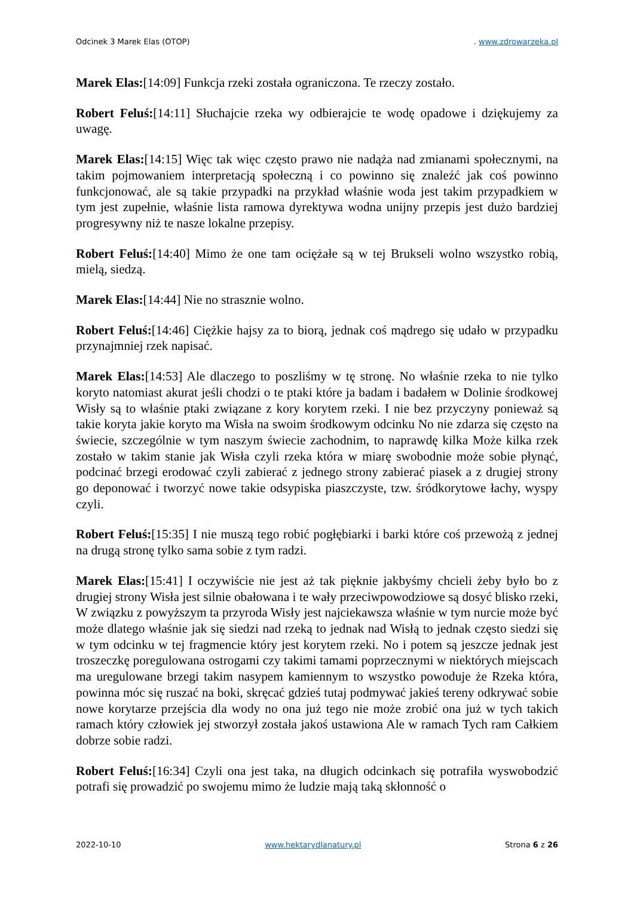Odcinek 3 Marek Elas (OTOP). www.zdrowarzeka.pl
Marek Elas:[14:09] Funkcja rzeki została ograniczona. Te rzeczy zostało.
Robert Feluś:[14:11] Słuchajcie rzeka wy odbierajcie te wodę opadowe i dziękujemy za uwagę.
Marek Elas:[14:15] Więc tak więc często prawo nie nadąża nad zmianami społecznymi, na takim pojmowaniem interpretacją społeczną i co powinno się znaleźć jak coś powinno funkcjonować, ale są takie przypadki na przykład właśnie woda jest takim przypadkiem w tym jest zupełnie, właśnie lista ramowa dyrektywa wodna unijny przepis jest dużo bardziej progresywny niż te nasze lokalne przepisy.
Robert Feluś:[14:40] Mimo że one tam ociężałe są w tej Brukseli wolno wszystko robią, mielą, siedzą.
Marek Elas:[14:44] Nie no strasznie wolno.
Robert Feluś:[14:46] Ciężkie hajsy za to biorą, jednak coś mądrego się udało w przypadku przynajmniej rzek napisać.
Marek Elas:[14:53] Ale dlaczego to poszliśmy w tę stronę. No właśnie rzeka to nie tylko koryto natomiast akurat jeśli chodzi o te ptaki które ja badam i badałem w Dolinie środkowej Wisły są to właśnie ptaki związane z kory korytem rzeki. I nie bez przyczyny ponieważ są takie koryta jakie koryto ma Wisła na swoim środkowym odcinku No nie zdarza się często na świecie, szczególnie w tym naszym świecie zachodnim, to naprawdę kilka Może kilka rzek zostało w takim stanie jak Wisła czyli rzeka która w miarę swobodnie może sobie płynąć, podcinać brzegi erodować czyli zabierać z jednego strony zabierać piasek a z drugiej strony go deponować i tworzyć nowe takie odsypiska piaszczyste, tzw. śródkorytowe łachy, wyspy czyli.
Robert Feluś:[15:35] I nie muszą tego robić pogłębiarki i barki które coś przewożą z jednej na drugą stronę tylko sama sobie z tym radzi.
Marek Elas:[15:41] I oczywiście nie jest aż tak pięknie jakbyśmy chcieli żeby było bo z drugiej strony Wisła jest silnie obałowana i te wały przeciwpowodziowe są dosyć blisko rzeki, W związku z powyższym ta przyroda Wisły jest najciekawsza właśnie w tym nurcie może być może dlatego właśnie jak się siedzi nad rzeką to jednak nad Wisłą to jednak często siedzi się w tym odcinku w tej fragmencie który jest korytem rzeki. No i potem są jeszcze jednak jest troszeczkę poregulowana ostrogami czy takimi tamami poprzecznymi w niektórych miejscach ma uregulowane brzegi takim nasypem kamiennym to wszystko powoduje że Rzeka która, powinna móc się ruszać na boki, skręcać gdzieś tutaj podmywać jakieś tereny odkrywać sobie nowe korytarze przejścia dla wody no ona już tego nie może zrobić ona już w tych takich ramach który człowiek jej stworzył została jakoś ustawiona Ale w ramach Tych ram Całkiem dobrze sobie radzi.
Robert Feluś:[16:34] Czyli ona jest taka, na długich odcinkach się potrafiła wyswobodzić potrafi się prowadzić po swojemu mimo że ludzie mają taką skłonność o
2022-10-10 www.hektarydlanatury.pl Strona 6 z 26